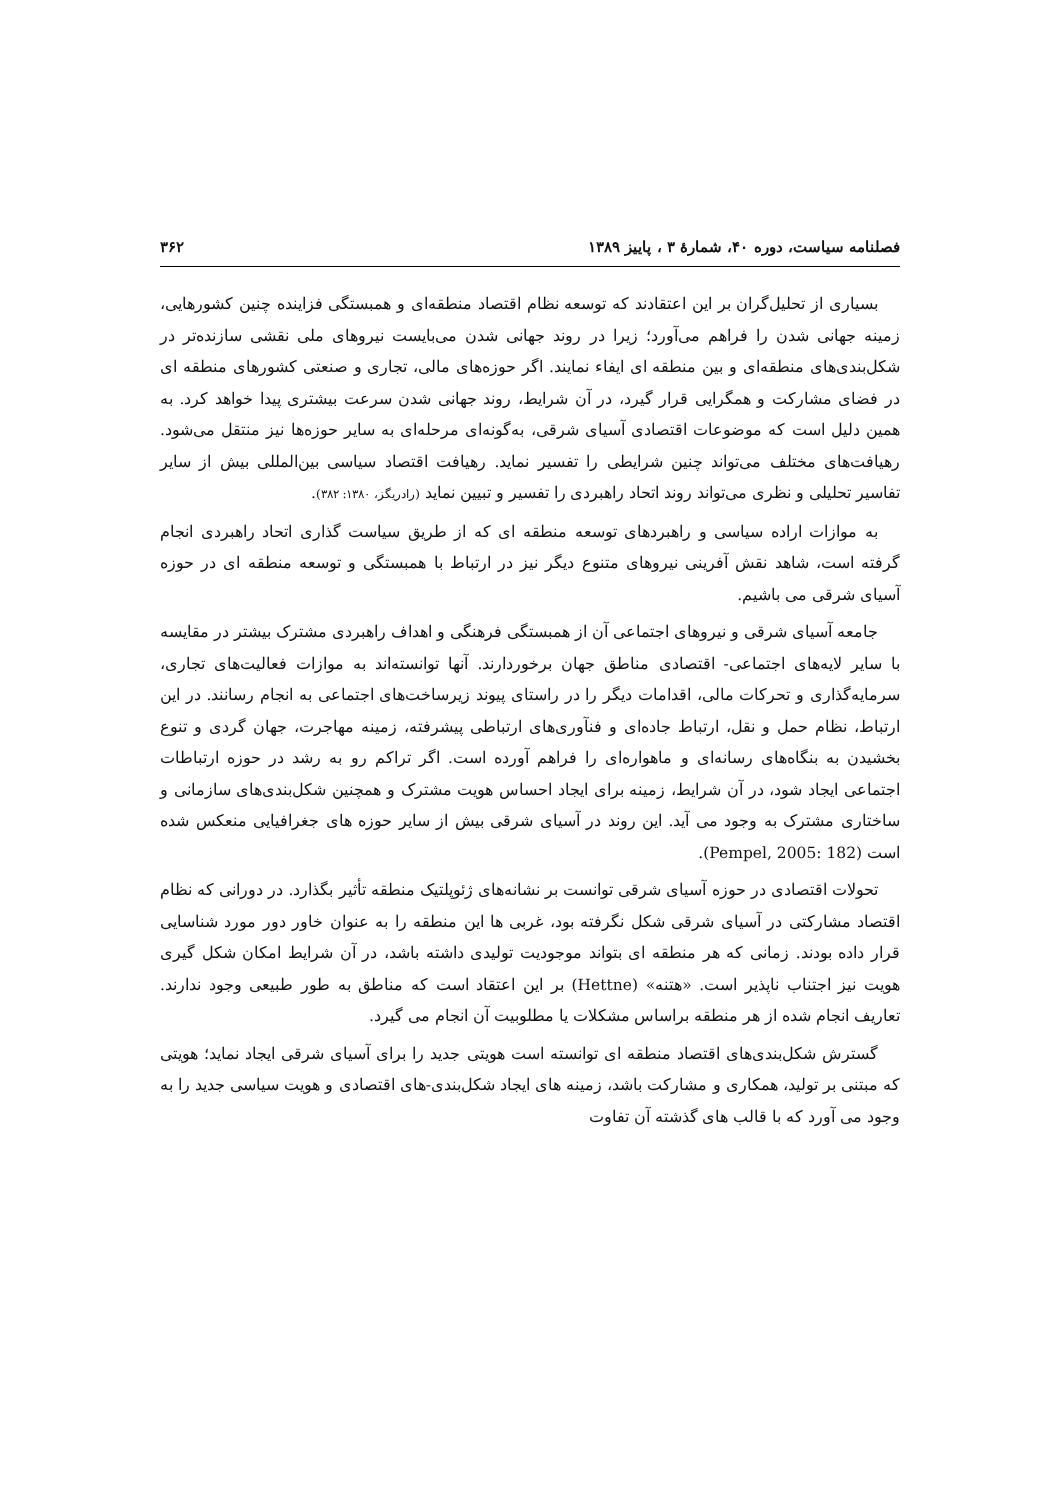فصلنامه سیاست، دوره ۴۰، شمارهٔ ۳ ، پاییز ۱۳۸۹ ۳۶۲
بسیاری از تحلیل‌گران بر این اعتقادند که توسعه نظام اقتصاد منطقه‌ای و همبستگی فزاینده چنین کشورهایی، زمینه جهانی شدن را فراهم می‌آورد؛ زیرا در روند جهانی شدن می‌بایست نیروهای ملی نقشی سازنده‌تر در شکل‌بندی‌های منطقه‌ای و بین منطقه ای ایفاء نمایند. اگر حوزه‌های مالی، تجاری و صنعتی کشورهای منطقه ای در فضای مشارکت و همگرایی قرار گیرد، در آن شرایط، روند جهانی شدن سرعت بیشتری پیدا خواهد کرد. به همین دلیل است که موضوعات اقتصادی آسیای شرقی، به‌گونه‌ای مرحله‌ای به سایر حوزه‌ها نیز منتقل می‌شود. رهیافت‌های مختلف می‌تواند چنین شرایطی را تفسیر نماید. رهیافت اقتصاد سیاسی بین‌المللی بیش از سایر تفاسیر تحلیلی و نظری می‌تواند روند اتحاد راهبردی را تفسیر و تبیین نماید (رادریگز، ۱۳۸۰: ۳۸۲).
به موازات اراده سیاسی و راهبردهای توسعه منطقه ای که از طریق سیاست گذاری اتحاد راهبردی انجام گرفته است، شاهد نقش آفرینی نیروهای متنوع دیگر نیز در ارتباط با همبستگی و توسعه منطقه ای در حوزه آسیای شرقی می باشیم.
جامعه آسیای شرقی و نیروهای اجتماعی آن از همبستگی فرهنگی و اهداف راهبردی مشترک بیشتر در مقایسه با سایر لایه‌های اجتماعی- اقتصادی مناطق جهان برخوردارند. آنها توانسته‌اند به موازات فعالیت‌های تجاری، سرمایه‌گذاری و تحرکات مالی، اقدامات دیگر را در راستای پیوند زیرساخت‌های اجتماعی به انجام رسانند. در این ارتباط، نظام حمل و نقل، ارتباط جاده‌ای و فنآوری‌های ارتباطی پیشرفته، زمینه مهاجرت، جهان گردی و تنوع بخشیدن به بنگاه‌های رسانه‌ای و ماهواره‌ای را فراهم آورده است. اگر تراکم رو به رشد در حوزه ارتباطات اجتماعی ایجاد شود، در آن شرایط، زمینه برای ایجاد احساس هویت مشترک و همچنین شکل‌بندی‌های سازمانی و ساختاری مشترک به وجود می آید. این روند در آسیای شرقی بیش از سایر حوزه های جغرافیایی منعکس شده است (Pempel, 2005: 182).
تحولات اقتصادی در حوزه آسیای شرقی توانست بر نشانه‌های ژئوپلتیک منطقه تأثیر بگذارد. در دورانی که نظام اقتصاد مشارکتی در آسیای شرقی شکل نگرفته بود، غربی ها این منطقه را به عنوان خاور دور مورد شناسایی قرار داده بودند. زمانی که هر منطقه ای بتواند موجودیت تولیدی داشته باشد، در آن شرایط امکان شکل گیری هویت نیز اجتناب ناپذیر است. «هتنه» (Hettne) بر این اعتقاد است که مناطق به طور طبیعی وجود ندارند. تعاریف انجام شده از هر منطقه براساس مشکلات یا مطلوبیت آن انجام می گیرد.
گسترش شکل‌بندی‌های اقتصاد منطقه ای توانسته است هویتی جدید را برای آسیای شرقی ایجاد نماید؛ هویتی که مبتنی بر تولید، همکاری و مشارکت باشد، زمینه های ایجاد شکل‌بندی‌-های اقتصادی و هویت سیاسی جدید را به وجود می آورد که با قالب های گذشته آن تفاوت